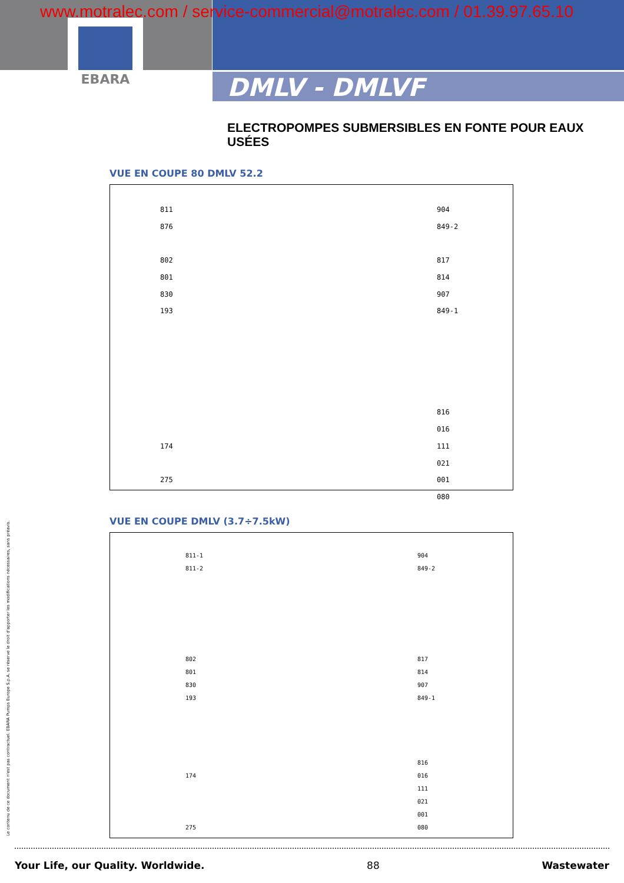EBARA
www.motralec.com / service-commercial@motralec.com / 01.39.97.65.10
DMLV - DMLVF
ELECTROPOMPES SUBMERSIBLES EN FONTE POUR EAUX USÉES
VUE EN COUPE 80 DMLV 52.2
811
876
802
801
830
193
174
275
904
849-2
817
814
907
849-1
816
016
111
021
001
080
VUE EN COUPE DMLV (3.7÷7.5kW)
811-1
811-2
802
801
830
193
174
275
904
849-2
817
814
907
849-1
816
016
111
021
001
080
Le contenu de ce document n'est pas contractuel. EBARA Pumps Europe S.p.A. se réserve le droit d'apporter les modifications nécessaires, sans préavis.
Your Life, our Quality. Worldwide. 88 Wastewater